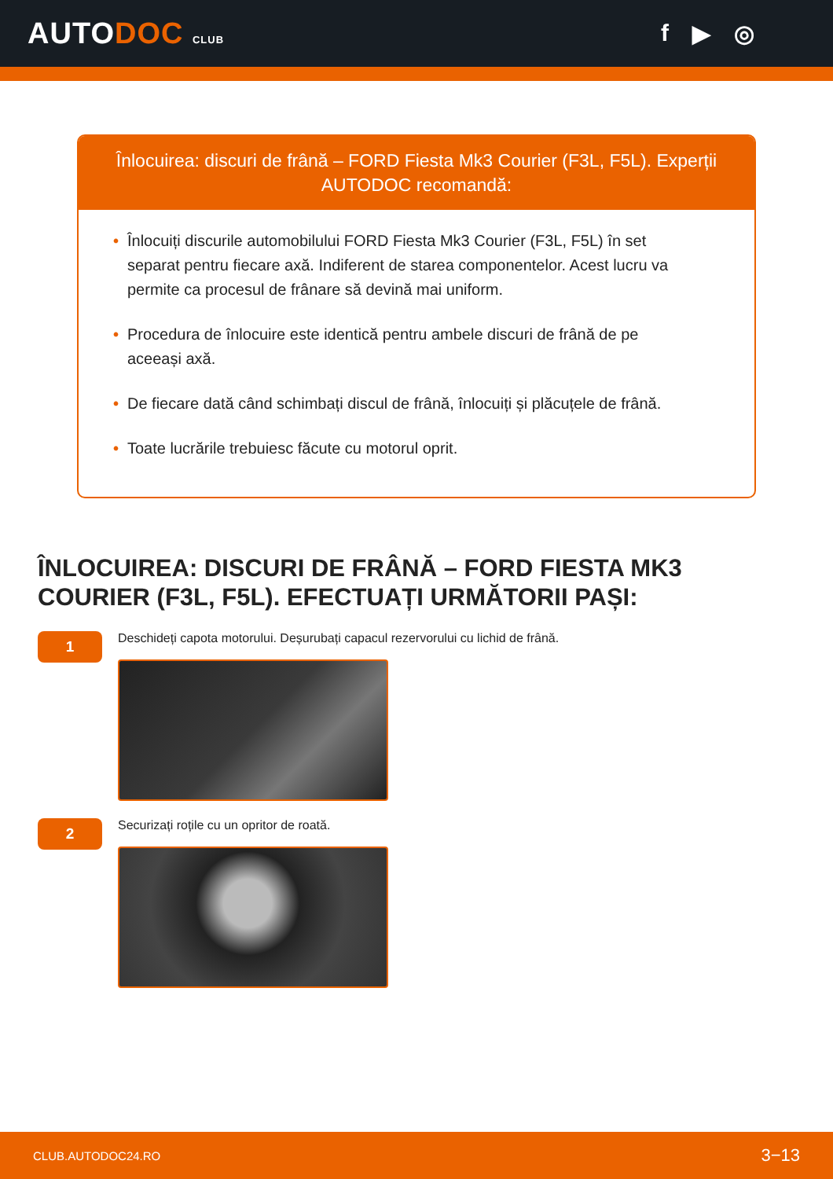AUTODOC CLUB
f ▶ ◎
Înlocuirea: discuri de frână – FORD Fiesta Mk3 Courier (F3L, F5L). Experții AUTODOC recomandă:
• Înlocuiți discurile automobilului FORD Fiesta Mk3 Courier (F3L, F5L) în set separat pentru fiecare axă. Indiferent de starea componentelor. Acest lucru va permite ca procesul de frânare să devină mai uniform.
• Procedura de înlocuire este identică pentru ambele discuri de frână de pe aceeași axă.
• De fiecare dată când schimbați discul de frână, înlocuiți și plăcuțele de frână.
• Toate lucrările trebuiesc făcute cu motorul oprit.
ÎNLOCUIREA: DISCURI DE FRÂNĂ – FORD FIESTA MK3 COURIER (F3L, F5L). EFECTUAȚI URMĂTORII PAȘI:
1
Deschideți capota motorului. Deșurubați capacul rezervorului cu lichid de frână.
2
Securizați roțile cu un opritor de roată.
CLUB.AUTODOC24.RO 3−13